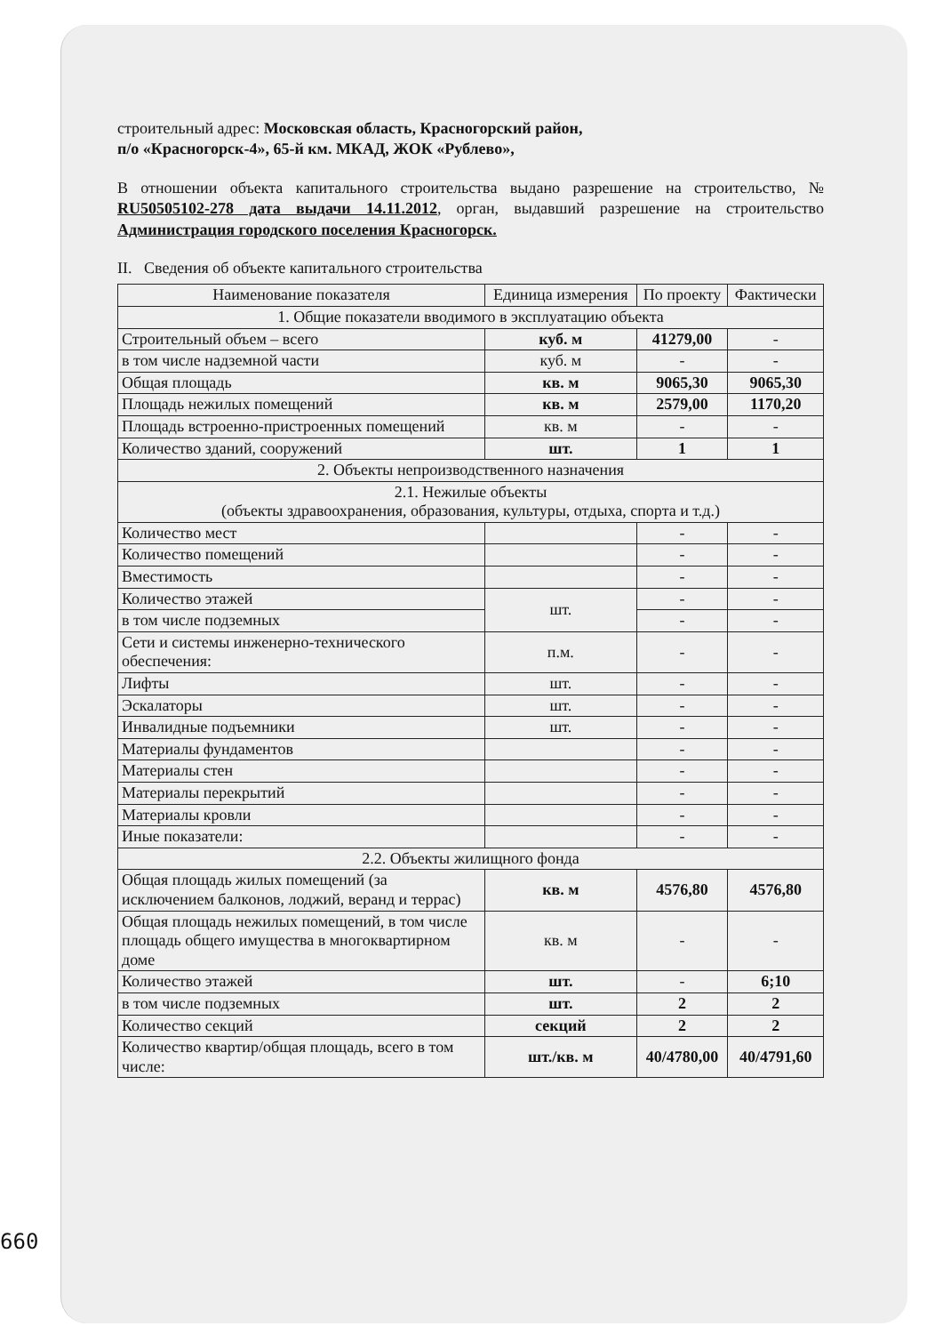строительный адрес: Московская область, Красногорский район,
п/о «Красногорск-4», 65-й км. МКАД, ЖОК «Рублево»,
В отношении объекта капитального строительства выдано разрешение на строительство, № RU50505102-278 дата выдачи 14.11.2012, орган, выдавший разрешение на строительство Администрация городского поселения Красногорск.
II. Сведения об объекте капитального строительства
| Наименование показателя | Единица измерения | По проекту | Фактически |
| --- | --- | --- | --- |
| 1. Общие показатели вводимого в эксплуатацию объекта | | | |
| Строительный объем – всего | куб. м | 41279,00 | - |
| в том числе надземной части | куб. м | - | - |
| Общая площадь | кв. м | 9065,30 | 9065,30 |
| Площадь нежилых помещений | кв. м | 2579,00 | 1170,20 |
| Площадь встроенно-пристроенных помещений | кв. м | - | - |
| Количество зданий, сооружений | шт. | 1 | 1 |
| 2. Объекты непроизводственного назначения | | | |
| 2.1. Нежилые объекты (объекты здравоохранения, образования, культуры, отдыха, спорта и т.д.) | | | |
| Количество мест | | - | - |
| Количество помещений | | - | - |
| Вместимость | | - | - |
| Количество этажей | шт. | - | - |
| в том числе подземных | | - | - |
| Сети и системы инженерно-технического обеспечения: | п.м. | - | - |
| Лифты | шт. | - | - |
| Эскалаторы | шт. | - | - |
| Инвалидные подъемники | шт. | - | - |
| Материалы фундаментов | | - | - |
| Материалы стен | | - | - |
| Материалы перекрытий | | - | - |
| Материалы кровли | | - | - |
| Иные показатели: | | - | - |
| 2.2. Объекты жилищного фонда | | | |
| Общая площадь жилых помещений (за исключением балконов, лоджий, веранд и террас) | кв. м | 4576,80 | 4576,80 |
| Общая площадь нежилых помещений, в том числе площадь общего имущества в многоквартирном доме | кв. м | - | - |
| Количество этажей | шт. | - | 6;10 |
| в том числе подземных | шт. | 2 | 2 |
| Количество секций | секций | 2 | 2 |
| Количество квартир/общая площадь, всего в том числе: | шт./кв. м | 40/4780,00 | 40/4791,60 |
660